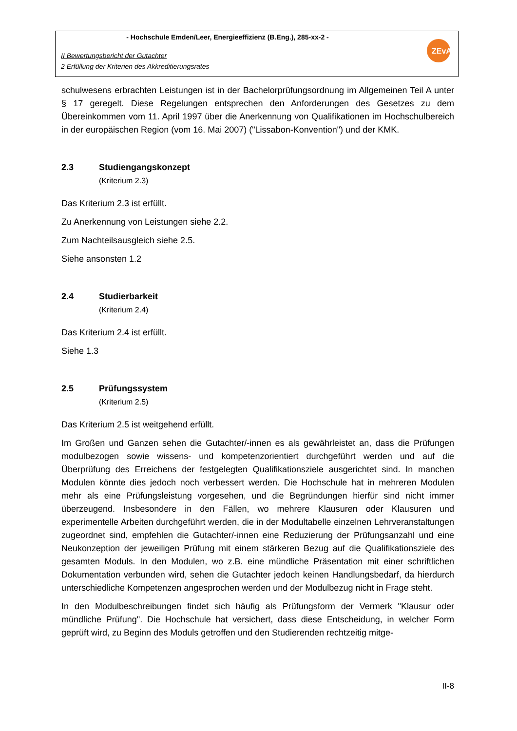- Hochschule Emden/Leer, Energieeffizienz (B.Eng.), 285-xx-2 -
II Bewertungsbericht der Gutachter
2 Erfüllung der Kriterien des Akkreditierungsrates
ZEvA
schulwesens erbrachten Leistungen ist in der Bachelorprüfungsordnung im Allgemeinen Teil A unter § 17 geregelt. Diese Regelungen entsprechen den Anforderungen des Gesetzes zu dem Übereinkommen vom 11. April 1997 über die Anerkennung von Qualifikationen im Hochschulbereich in der europäischen Region (vom 16. Mai 2007) ("Lissabon-Konvention") und der KMK.
2.3 Studiengangskonzept
(Kriterium 2.3)
Das Kriterium 2.3 ist erfüllt.
Zu Anerkennung von Leistungen siehe 2.2.
Zum Nachteilsausgleich siehe 2.5.
Siehe ansonsten 1.2
2.4 Studierbarkeit
(Kriterium 2.4)
Das Kriterium 2.4 ist erfüllt.
Siehe 1.3
2.5 Prüfungssystem
(Kriterium 2.5)
Das Kriterium 2.5 ist weitgehend erfüllt.
Im Großen und Ganzen sehen die Gutachter/-innen es als gewährleistet an, dass die Prüfungen modulbezogen sowie wissens- und kompetenzorientiert durchgeführt werden und auf die Überprüfung des Erreichens der festgelegten Qualifikationsziele ausgerichtet sind. In manchen Modulen könnte dies jedoch noch verbessert werden. Die Hochschule hat in mehreren Modulen mehr als eine Prüfungsleistung vorgesehen, und die Begründungen hierfür sind nicht immer überzeugend. Insbesondere in den Fällen, wo mehrere Klausuren oder Klausuren und experimentelle Arbeiten durchgeführt werden, die in der Modultabelle einzelnen Lehrveranstaltungen zugeordnet sind, empfehlen die Gutachter/-innen eine Reduzierung der Prüfungsanzahl und eine Neukonzeption der jeweiligen Prüfung mit einem stärkeren Bezug auf die Qualifikationsziele des gesamten Moduls. In den Modulen, wo z.B. eine mündliche Präsentation mit einer schriftlichen Dokumentation verbunden wird, sehen die Gutachter jedoch keinen Handlungsbedarf, da hierdurch unterschiedliche Kompetenzen angesprochen werden und der Modulbezug nicht in Frage steht.
In den Modulbeschreibungen findet sich häufig als Prüfungsform der Vermerk "Klausur oder mündliche Prüfung". Die Hochschule hat versichert, dass diese Entscheidung, in welcher Form geprüft wird, zu Beginn des Moduls getroffen und den Studierenden rechtzeitig mitge-
II-8